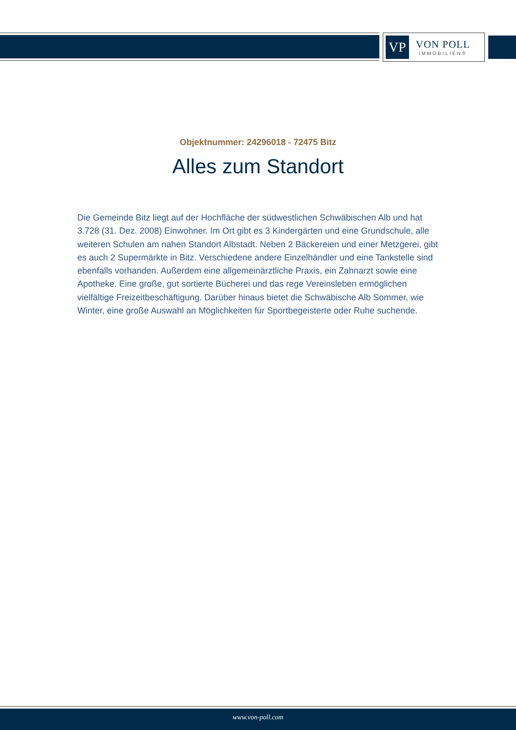VP
VON POLL
IMMOBILIEN®
Objektnummer: 24296018 - 72475 Bitz
Alles zum Standort
Die Gemeinde Bitz liegt auf der Hochfläche der südwestlichen Schwäbischen Alb und hat 3.728 (31. Dez. 2008) Einwohner. Im Ort gibt es 3 Kindergärten und eine Grundschule, alle weiteren Schulen am nahen Standort Albstadt. Neben 2 Bäckereien und einer Metzgerei, gibt es auch 2 Supermärkte in Bitz. Verschiedene andere Einzelhändler und eine Tankstelle sind ebenfalls vorhanden. Außerdem eine allgemeinärztliche Praxis, ein Zahnarzt sowie eine Apotheke. Eine große, gut sortierte Bücherei und das rege Vereinsleben ermöglichen vielfältige Freizeitbeschäftigung. Darüber hinaus bietet die Schwäbische Alb Sommer, wie Winter, eine große Auswahl an Möglichkeiten für Sportbegeisterte oder Ruhe suchende.
www.von-poll.com